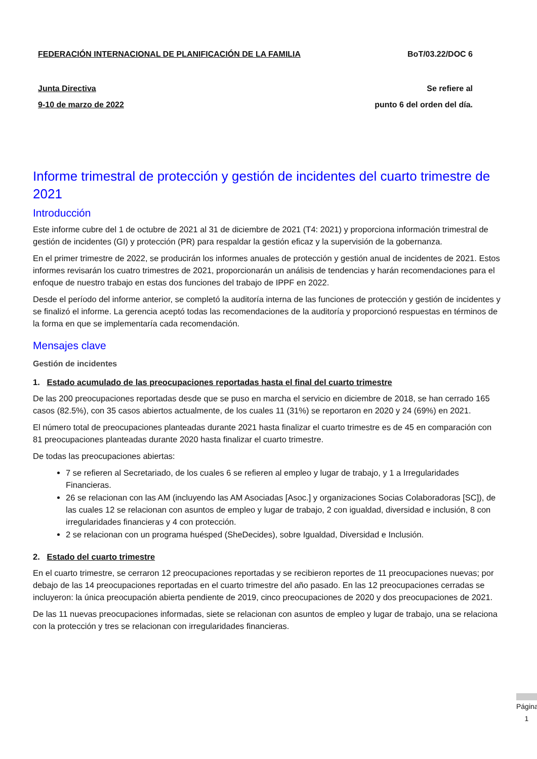FEDERACIÓN INTERNACIONAL DE PLANIFICACIÓN DE LA FAMILIA BoT/03.22/DOC 6
Junta Directiva Se refiere al
9-10 de marzo de 2022 punto 6 del orden del día.
Informe trimestral de protección y gestión de incidentes del cuarto trimestre de 2021
Introducción
Este informe cubre del 1 de octubre de 2021 al 31 de diciembre de 2021 (T4: 2021) y proporciona información trimestral de gestión de incidentes (GI) y protección (PR) para respaldar la gestión eficaz y la supervisión de la gobernanza.
En el primer trimestre de 2022, se producirán los informes anuales de protección y gestión anual de incidentes de 2021. Estos informes revisarán los cuatro trimestres de 2021, proporcionarán un análisis de tendencias y harán recomendaciones para el enfoque de nuestro trabajo en estas dos funciones del trabajo de IPPF en 2022.
Desde el período del informe anterior, se completó la auditoría interna de las funciones de protección y gestión de incidentes y se finalizó el informe. La gerencia aceptó todas las recomendaciones de la auditoría y proporcionó respuestas en términos de la forma en que se implementaría cada recomendación.
Mensajes clave
Gestión de incidentes
1. Estado acumulado de las preocupaciones reportadas hasta el final del cuarto trimestre
De las 200 preocupaciones reportadas desde que se puso en marcha el servicio en diciembre de 2018, se han cerrado 165 casos (82.5%), con 35 casos abiertos actualmente, de los cuales 11 (31%) se reportaron en 2020 y 24 (69%) en 2021.
El número total de preocupaciones planteadas durante 2021 hasta finalizar el cuarto trimestre es de 45 en comparación con 81 preocupaciones planteadas durante 2020 hasta finalizar el cuarto trimestre.
De todas las preocupaciones abiertas:
7 se refieren al Secretariado, de los cuales 6 se refieren al empleo y lugar de trabajo, y 1 a Irregularidades Financieras.
26 se relacionan con las AM (incluyendo las AM Asociadas [Asoc.] y organizaciones Socias Colaboradoras [SC]), de las cuales 12 se relacionan con asuntos de empleo y lugar de trabajo, 2 con igualdad, diversidad e inclusión, 8 con irregularidades financieras y 4 con protección.
2 se relacionan con un programa huésped (SheDecides), sobre Igualdad, Diversidad e Inclusión.
2. Estado del cuarto trimestre
En el cuarto trimestre, se cerraron 12 preocupaciones reportadas y se recibieron reportes de 11 preocupaciones nuevas; por debajo de las 14 preocupaciones reportadas en el cuarto trimestre del año pasado. En las 12 preocupaciones cerradas se incluyeron: la única preocupación abierta pendiente de 2019, cinco preocupaciones de 2020 y dos preocupaciones de 2021.
De las 11 nuevas preocupaciones informadas, siete se relacionan con asuntos de empleo y lugar de trabajo, una se relaciona con la protección y tres se relacionan con irregularidades financieras.
Página 1